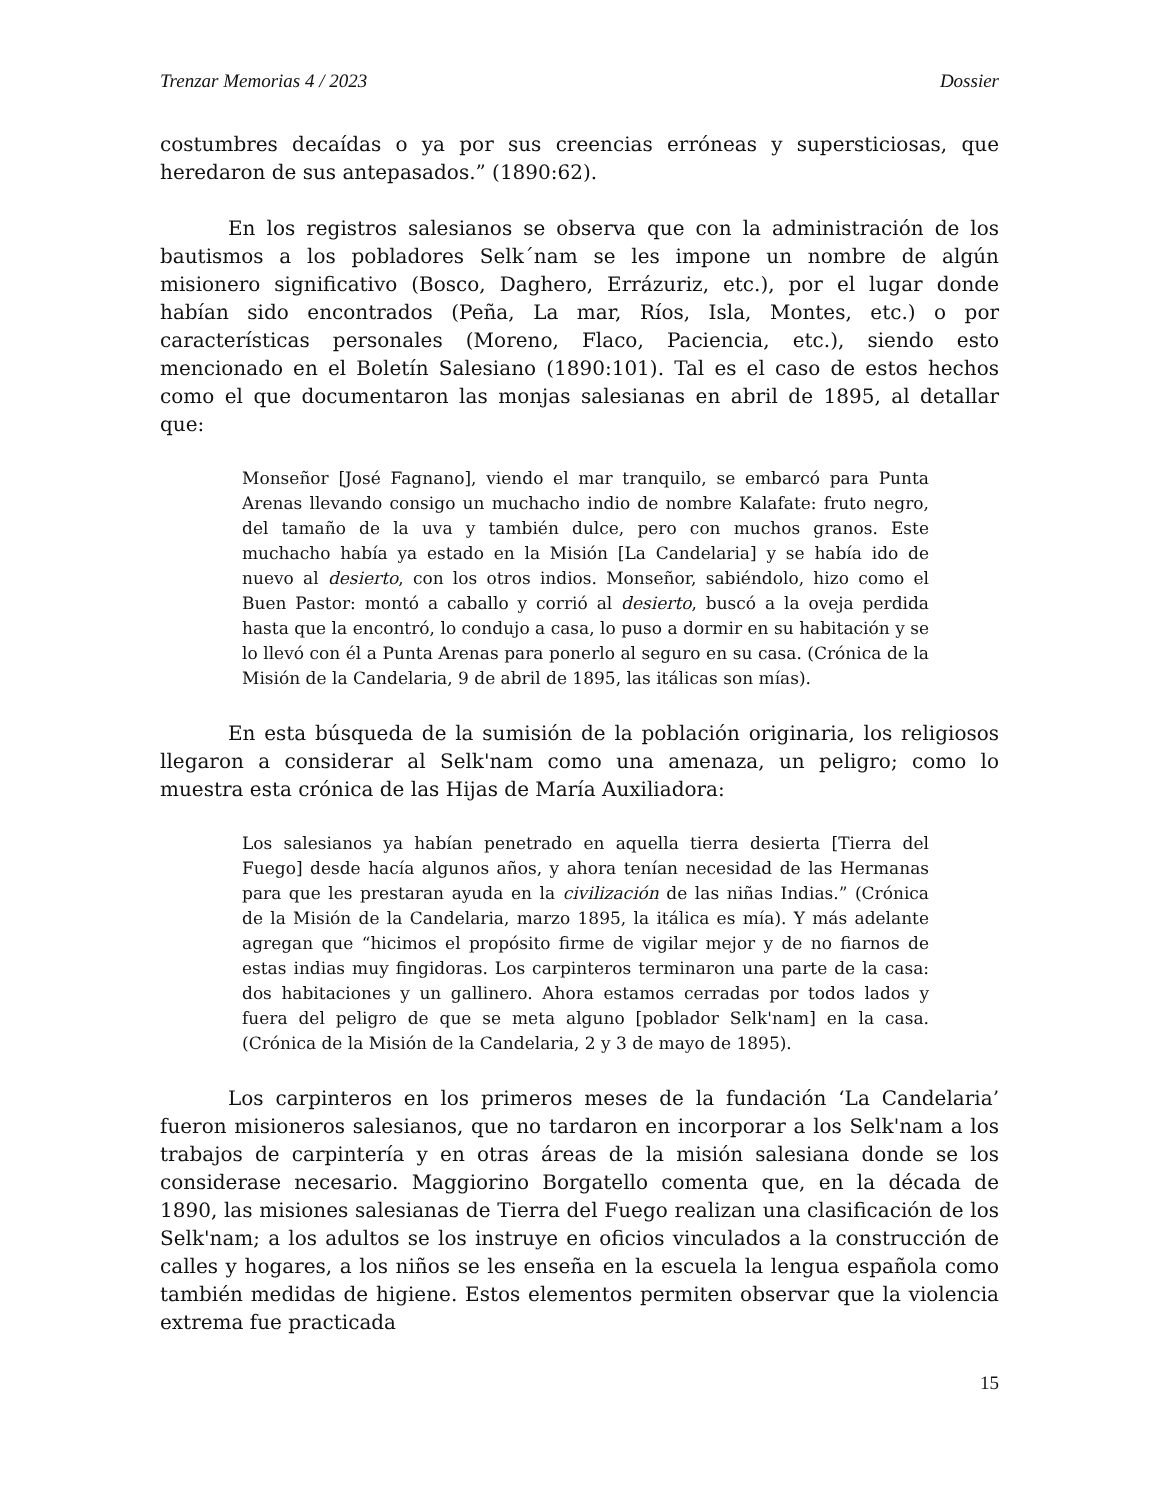Trenzar Memorias 4 / 2023 Dossier
costumbres decaídas o ya por sus creencias erróneas y supersticiosas, que heredaron de sus antepasados.” (1890:62).
En los registros salesianos se observa que con la administración de los bautismos a los pobladores Selk´nam se les impone un nombre de algún misionero significativo (Bosco, Daghero, Errázuriz, etc.), por el lugar donde habían sido encontrados (Peña, La mar, Ríos, Isla, Montes, etc.) o por características personales (Moreno, Flaco, Paciencia, etc.), siendo esto mencionado en el Boletín Salesiano (1890:101). Tal es el caso de estos hechos como el que documentaron las monjas salesianas en abril de 1895, al detallar que:
Monseñor [José Fagnano], viendo el mar tranquilo, se embarcó para Punta Arenas llevando consigo un muchacho indio de nombre Kalafate: fruto negro, del tamaño de la uva y también dulce, pero con muchos granos. Este muchacho había ya estado en la Misión [La Candelaria] y se había ido de nuevo al desierto, con los otros indios. Monseñor, sabiéndolo, hizo como el Buen Pastor: montó a caballo y corrió al desierto, buscó a la oveja perdida hasta que la encontró, lo condujo a casa, lo puso a dormir en su habitación y se lo llevó con él a Punta Arenas para ponerlo al seguro en su casa. (Crónica de la Misión de la Candelaria, 9 de abril de 1895, las itálicas son mías).
En esta búsqueda de la sumisión de la población originaria, los religiosos llegaron a considerar al Selk'nam como una amenaza, un peligro; como lo muestra esta crónica de las Hijas de María Auxiliadora:
Los salesianos ya habían penetrado en aquella tierra desierta [Tierra del Fuego] desde hacía algunos años, y ahora tenían necesidad de las Hermanas para que les prestaran ayuda en la civilización de las niñas Indias.” (Crónica de la Misión de la Candelaria, marzo 1895, la itálica es mía). Y más adelante agregan que “hicimos el propósito firme de vigilar mejor y de no fiarnos de estas indias muy fingidoras. Los carpinteros terminaron una parte de la casa: dos habitaciones y un gallinero. Ahora estamos cerradas por todos lados y fuera del peligro de que se meta alguno [poblador Selk'nam] en la casa. (Crónica de la Misión de la Candelaria, 2 y 3 de mayo de 1895).
Los carpinteros en los primeros meses de la fundación ‘La Candelaria’ fueron misioneros salesianos, que no tardaron en incorporar a los Selk'nam a los trabajos de carpintería y en otras áreas de la misión salesiana donde se los considerase necesario. Maggiorino Borgatello comenta que, en la década de 1890, las misiones salesianas de Tierra del Fuego realizan una clasificación de los Selk'nam; a los adultos se los instruye en oficios vinculados a la construcción de calles y hogares, a los niños se les enseña en la escuela la lengua española como también medidas de higiene. Estos elementos permiten observar que la violencia extrema fue practicada
15